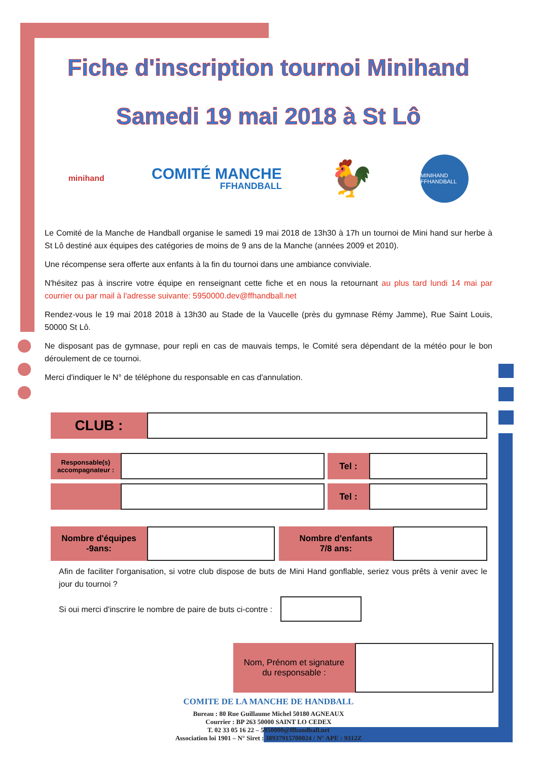Fiche d'inscription tournoi Minihand
Samedi 19 mai 2018 à St Lô
minihand
COMITÉ MANCHE
FFHANDBALL
🐓
MINIHAND FFHANDBALL
Le Comité de la Manche de Handball organise le samedi 19 mai 2018 de 13h30 à 17h un tournoi de Mini hand sur herbe à St Lô destiné aux équipes des catégories de moins de 9 ans de la Manche (années 2009 et 2010).
Une récompense sera offerte aux enfants à la fin du tournoi dans une ambiance conviviale.
N'hésitez pas à inscrire votre équipe en renseignant cette fiche et en nous la retournant au plus tard lundi 14 mai par courrier ou par mail à l'adresse suivante: 5950000.dev@ffhandball.net
Rendez-vous le 19 mai 2018 2018 à 13h30 au Stade de la Vaucelle (près du gymnase Rémy Jamme), Rue Saint Louis, 50000 St Lô.
Ne disposant pas de gymnase, pour repli en cas de mauvais temps, le Comité sera dépendant de la météo pour le bon déroulement de ce tournoi.
Merci d'indiquer le N° de téléphone du responsable en cas d'annulation.
CLUB :
Responsable(s)
accompagnateur :
Tel :
Tel :
Nombre d'équipes
-9ans:
Nombre d'enfants
7/8 ans:
Afin de faciliter l'organisation, si votre club dispose de buts de Mini Hand gonflable, seriez vous prêts à venir avec le jour du tournoi ?
Si oui merci d'inscrire le nombre de paire de buts ci-contre :
Nom, Prénom et signature
du responsable :
COMITE DE LA MANCHE DE HANDBALL
Bureau : 80 Rue Guillaume Michel 50180 AGNEAUX
Courrier : BP 263 50000 SAINT LO CEDEX
T. 02 33 05 16 22 – 5950000@ffhandball.net
Association loi 1901 – N° Siret : 38937915700024 / N° APE : 9312Z